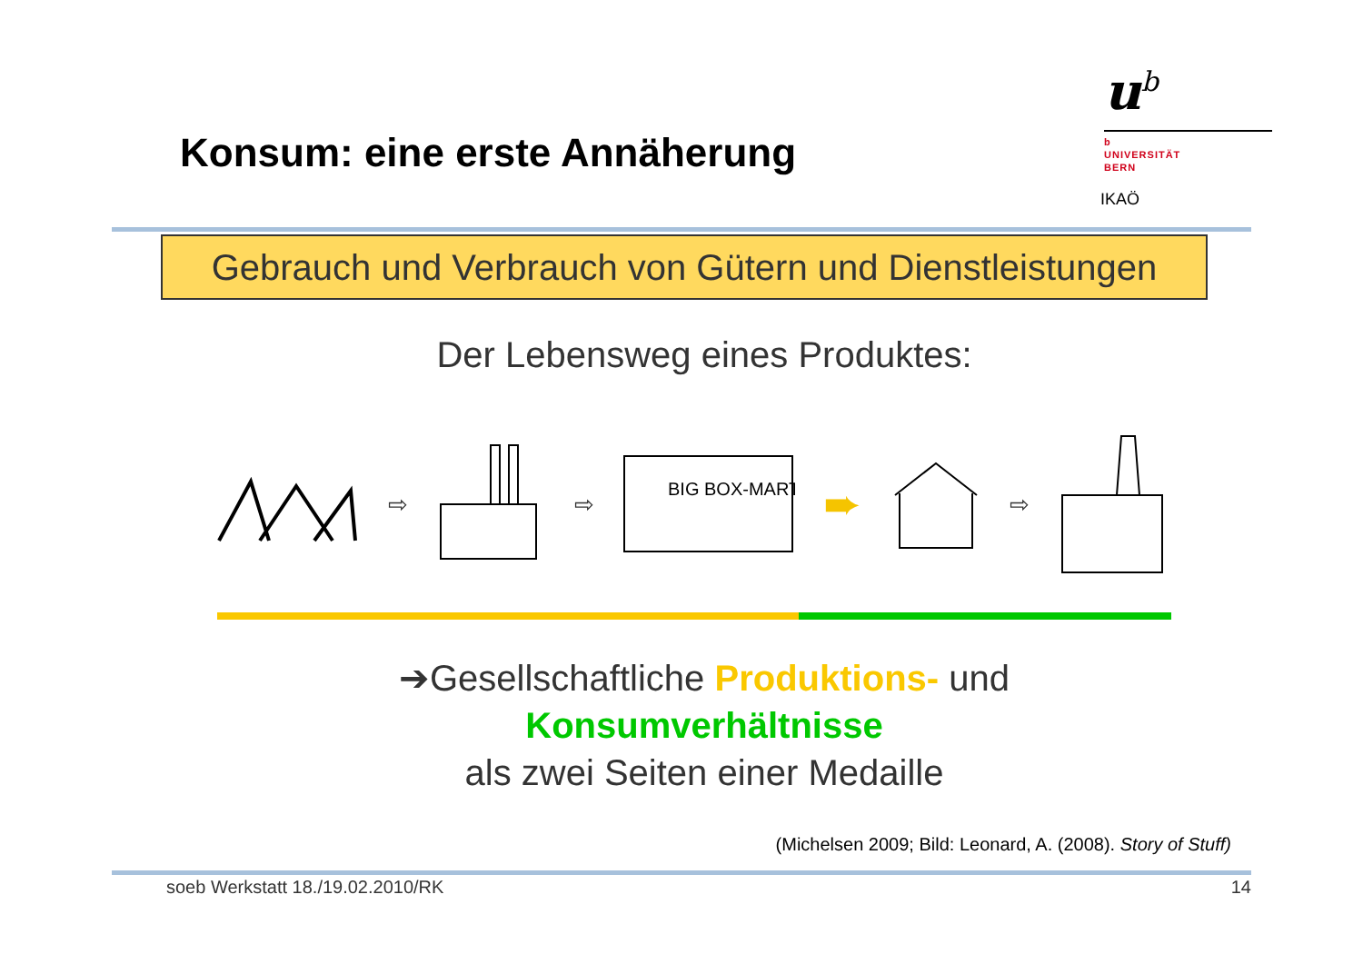Konsum: eine erste Annäherung
u<sup>b</sup>
b
UNIVERSITÄT
BERN
IKAÖ
Gebrauch und Verbrauch von Gütern und Dienstleistungen
Der Lebensweg eines Produktes:
⇨ ⇨
BIG BOX-MART
➨ ⇨
➔Gesellschaftliche Produktions- und
Konsumverhältnisse
als zwei Seiten einer Medaille
(Michelsen 2009; Bild: Leonard, A. (2008). Story of Stuff)
soeb Werkstatt 18./19.02.2010/RK 14